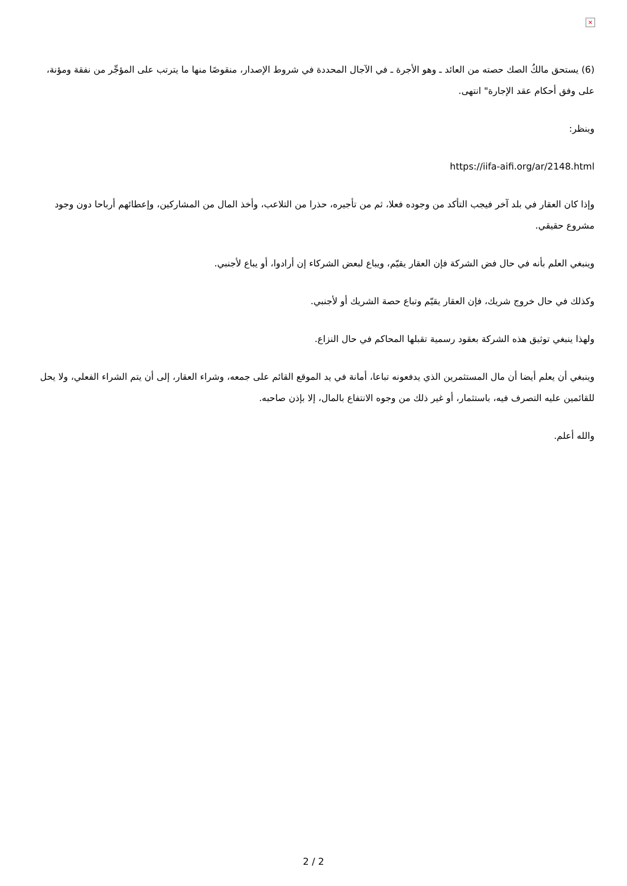×
(6) يستحق مالكُ الصك حصته من العائد ـ وهو الأجرة ـ في الآجال المحددة في شروط الإصدار، منقوصًا منها ما يترتب على المؤجِّر من نفقة ومؤنة، على وفق أحكام عقد الإجارة" انتهى.
وينظر:
https://iifa-aifi.org/ar/2148.html
وإذا كان العقار في بلد آخر فيجب التأكد من وجوده فعلا، ثم من تأجيره، حذرا من التلاعب، وأخذ المال من المشاركين، وإعطائهم أرباحا دون وجود مشروع حقيقي.
وينبغي العلم بأنه في حال فض الشركة فإن العقار يقيّم، ويباع لبعض الشركاء إن أرادوا، أو يباع لأجنبي.
وكذلك في حال خروج شريك، فإن العقار يقيّم وتباع حصة الشريك أو لأجنبي.
ولهذا ينبغي توثيق هذه الشركة بعقود رسمية تقبلها المحاكم في حال النزاع.
وينبغي أن يعلم أيضا أن مال المستثمرين الذي يدفعونه تباعا، أمانة في يد الموقع القائم على جمعه، وشراء العقار، إلى أن يتم الشراء الفعلي، ولا يحل للقائمين عليه التصرف فيه، باستثمار، أو غير ذلك من وجوه الانتفاع بالمال، إلا بإذن صاحبه.
والله أعلم.
2 / 2